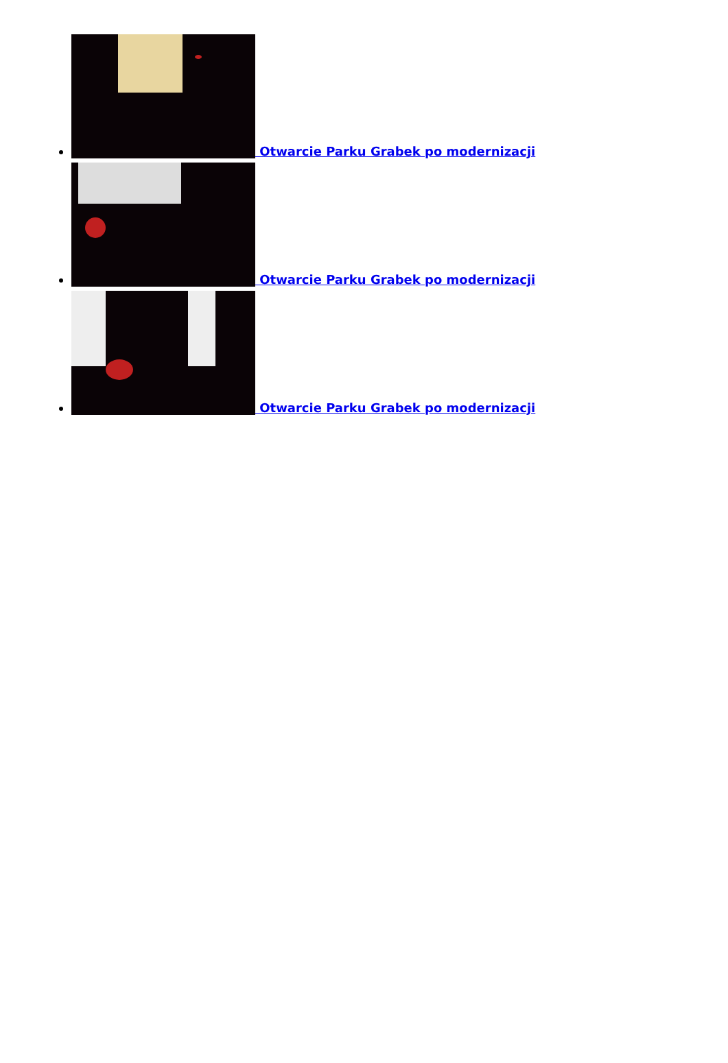Otwarcie Parku Grabek po modernizacji
Otwarcie Parku Grabek po modernizacji
Otwarcie Parku Grabek po modernizacji